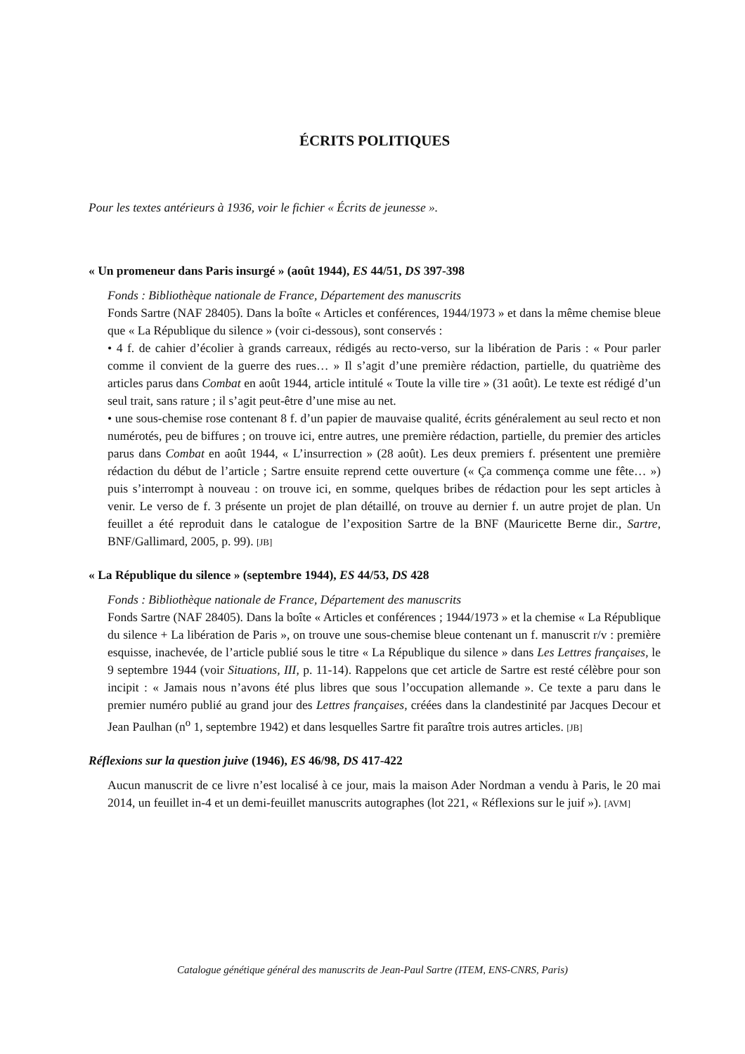ÉCRITS POLITIQUES
Pour les textes antérieurs à 1936, voir le fichier « Écrits de jeunesse ».
« Un promeneur dans Paris insurgé » (août 1944), ES 44/51, DS 397-398
Fonds : Bibliothèque nationale de France, Département des manuscrits
Fonds Sartre (NAF 28405). Dans la boîte « Articles et conférences, 1944/1973 » et dans la même chemise bleue que « La République du silence » (voir ci-dessous), sont conservés :
• 4 f. de cahier d’écolier à grands carreaux, rédigés au recto-verso, sur la libération de Paris : « Pour parler comme il convient de la guerre des rues… » Il s’agit d’une première rédaction, partielle, du quatrième des articles parus dans Combat en août 1944, article intitulé « Toute la ville tire » (31 août). Le texte est rédigé d’un seul trait, sans rature ; il s’agit peut-être d’une mise au net.
• une sous-chemise rose contenant 8 f. d’un papier de mauvaise qualité, écrits généralement au seul recto et non numérotés, peu de biffures ; on trouve ici, entre autres, une première rédaction, partielle, du premier des articles parus dans Combat en août 1944, « L’insurrection » (28 août). Les deux premiers f. présentent une première rédaction du début de l’article ; Sartre ensuite reprend cette ouverture (« Ça commença comme une fête… ») puis s’interrompt à nouveau : on trouve ici, en somme, quelques bribes de rédaction pour les sept articles à venir. Le verso de f. 3 présente un projet de plan détaillé, on trouve au dernier f. un autre projet de plan. Un feuillet a été reproduit dans le catalogue de l’exposition Sartre de la BNF (Mauricette Berne dir., Sartre, BNF/Gallimard, 2005, p. 99). [JB]
« La République du silence » (septembre 1944), ES 44/53, DS 428
Fonds : Bibliothèque nationale de France, Département des manuscrits
Fonds Sartre (NAF 28405). Dans la boîte « Articles et conférences ; 1944/1973 » et la chemise « La République du silence + La libération de Paris », on trouve une sous-chemise bleue contenant un f. manuscrit r/v : première esquisse, inachevée, de l’article publié sous le titre « La République du silence » dans Les Lettres françaises, le 9 septembre 1944 (voir Situations, III, p. 11-14). Rappelons que cet article de Sartre est resté célèbre pour son incipit : « Jamais nous n’avons été plus libres que sous l’occupation allemande ». Ce texte a paru dans le premier numéro publié au grand jour des Lettres françaises, créées dans la clandestinité par Jacques Decour et Jean Paulhan (n<sup>o</sup> 1, septembre 1942) et dans lesquelles Sartre fit paraître trois autres articles. [JB]
Réflexions sur la question juive (1946), ES 46/98, DS 417-422
Aucun manuscrit de ce livre n’est localisé à ce jour, mais la maison Ader Nordman a vendu à Paris, le 20 mai 2014, un feuillet in-4 et un demi-feuillet manuscrits autographes (lot 221, « Réflexions sur le juif »). [AVM]
Catalogue génétique général des manuscrits de Jean-Paul Sartre (ITEM, ENS-CNRS, Paris)